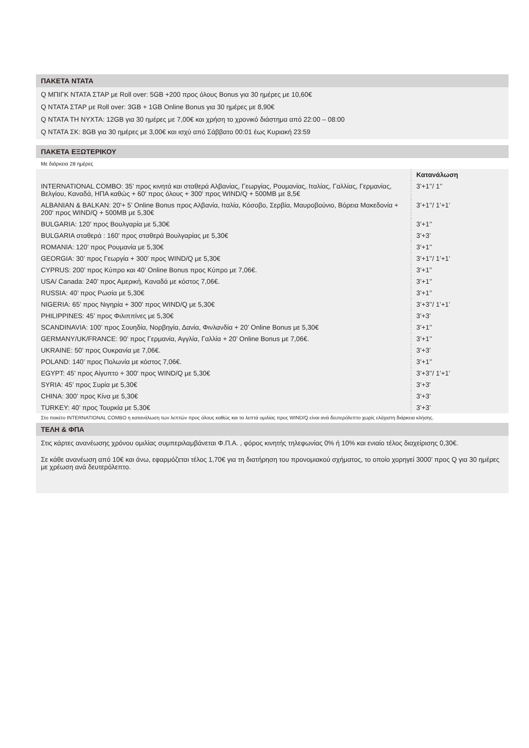ΠΑΚΕΤΑ ΝΤΑΤΑ
Q ΜΠΙΓΚ ΝΤΑΤΑ ΣΤΑΡ με Roll over: 5GB +200 προς όλους Bonus για 30 ημέρες με 10,60€
Q ΝΤΑΤΑ ΣΤΑΡ με Roll over: 3GB + 1GB Online Bonus για 30 ημέρες με 8,90€
Q ΝΤΑΤΑ ΤΗ ΝΥΧΤΑ: 12GB για 30 ημέρες με 7,00€ και χρήση το χρονικό διάστημα από 22:00 – 08:00
Q ΝΤΑΤΑ ΣΚ: 8GB για 30 ημέρες με 3,00€ και ισχύ από Σάββατο 00:01 έως Κυριακή 23:59
ΠΑΚΕΤΑ ΕΞΩΤΕΡΙΚΟΥ
Με διάρκεια 28 ημέρες
| | Κατανάλωση |
| INTERNATIONAL COMBO: 35’ προς κινητά και σταθερά Αλβανίας, Γεωργίας, Ρουμανίας, Ιταλίας, Γαλλίας, Γερμανίας, Βελγίου, Καναδά, ΗΠΑ καθώς + 60' προς όλους + 300' προς WIND/Q + 500MB με 8,5€ | 3’+1’’/ 1’’ |
| ALBANIAN & BALKAN: 20'+ 5’ Online Bonus προς Αλβανία, Ιταλία, Κόσοβο, Σερβία, Μαυροβούνιο, Βόρεια Μακεδονία + 200' προς WIND/Q + 500MB με 5,30€ | 3’+1’’/ 1’+1’ |
| BULGARIA: 120’ προς Βουλγαρία με 5,30€ | 3’+1’’ |
| BULGARIA σταθερά : 160’ προς σταθερά Βουλγαρίας με 5,30€ | 3’+3’ |
| ROMANIA: 120’ προς Ρουμανία με 5,30€ | 3’+1’’ |
| GEORGIA: 30’ προς Γεωργία + 300' προς WIND/Q με 5,30€ | 3’+1’’/ 1’+1’ |
| CYPRUS: 200’ προς Κύπρο και 40’ Online Bonus προς Κύπρο με 7,06€. | 3’+1’’ |
| USA/ Canada: 240’ προς Αμερική, Καναδά με κόστος 7,06€. | 3’+1’’ |
| RUSSIA: 40’ προς Ρωσία με 5,30€ | 3’+1’’ |
| NIGERIA: 65’ προς Νιγηρία + 300' προς WIND/Q με 5,30€ | 3’+3’’/ 1’+1’ |
| PHILIPPINES: 45’ προς Φιλιππίνες με 5,30€ | 3’+3’ |
| SCANDINAVIA: 100’ προς Σουηδία, Νορβηγία, Δανία, Φινλανδία + 20’ Online Bonus με 5,30€ | 3’+1’’ |
| GERMANY/UK/FRANCE: 90’ προς Γερμανία, Αγγλία, Γαλλία + 20’ Online Bonus με 7,06€. | 3’+1’’ |
| UKRAINE: 50’ προς Ουκρανία με 7,06€. | 3’+3’ |
| POLAND: 140’ προς Πολωνία με κόστος 7,06€. | 3’+1’’ |
| EGYPT: 45’ προς Αίγυπτο + 300' προς WIND/Q με 5,30€ | 3’+3’’/ 1’+1’ |
| SYRIA: 45’ προς Συρία με 5,30€ | 3’+3' |
| CHINA: 300’ προς Κίνα με 5,30€ | 3’+3’ |
| TURKEY: 40’ προς Τουρκία με 5,30€ | 3’+3’ |
Στο πακέτο INTERNATIONAL COMBO η κατανάλωση των λεπτών προς όλους καθώς και τα λεπτά ομιλίας προς WIND/Q είναι ανά δευτερόλεπτο χωρίς ελάχιστη διάρκεια κλήσης.
ΤΕΛΗ & ΦΠΑ
Στις κάρτες ανανέωσης χρόνου ομιλίας συμπεριλαμβάνεται Φ.Π.Α. , φόρος κινητής τηλεφωνίας 0% ή 10% και ενιαίο τέλος διαχείρισης 0,30€.
Σε κάθε ανανέωση από 10€ και άνω, εφαρμόζεται τέλος 1,70€ για τη διατήρηση του προνομιακού σχήματος, το οποίο χορηγεί 3000’ προς Q για 30 ημέρες με χρέωση ανά δευτερόλεπτο.